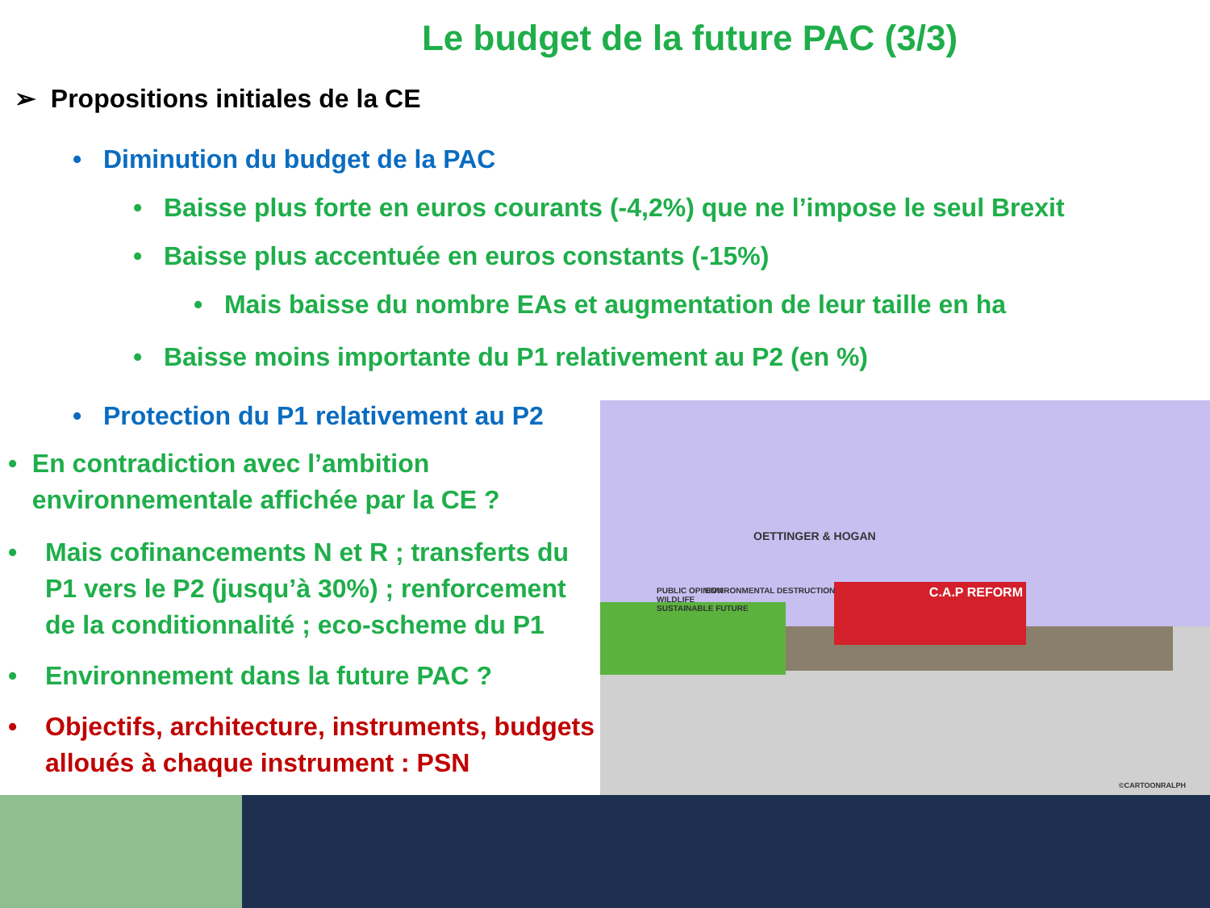Le budget de la future PAC (3/3)
➢ Propositions initiales de la CE
• Diminution du budget de la PAC
• Baisse plus forte en euros courants (-4,2%) que ne l’impose le seul Brexit
• Baisse plus accentuée en euros constants (-15%)
• Mais baisse du nombre EAs et augmentation de leur taille en ha
• Baisse moins importante du P1 relativement au P2 (en %)
• Protection du P1 relativement au P2
• En contradiction avec l’ambition environnementale affichée par la CE ?
• Mais cofinancements N et R ; transferts du P1 vers le P2 (jusqu’à 30%) ; renforcement de la conditionnalité ; eco-scheme du P1
• Environnement dans la future PAC ?
• Objectifs, architecture, instruments, budgets alloués à chaque instrument : PSN
C.A.P REFORM
OETTINGER & HOGAN
PUBLIC OPINION
WILDLIFE
SUSTAINABLE FUTURE
ENVIRONMENTAL DESTRUCTION
©CARTOONRALPH